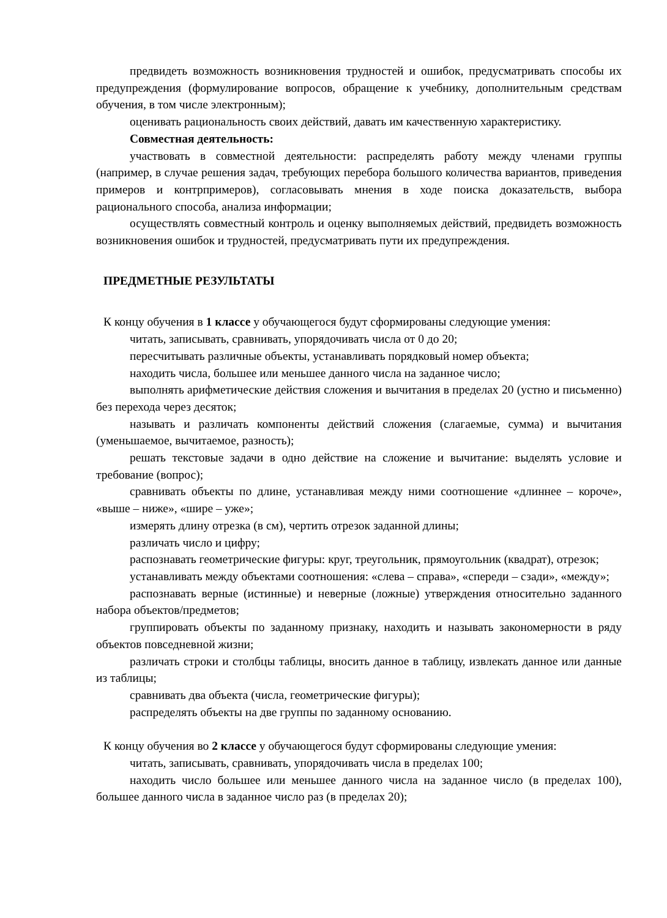предвидеть возможность возникновения трудностей и ошибок, предусматривать способы их предупреждения (формулирование вопросов, обращение к учебнику, дополнительным средствам обучения, в том числе электронным);
оценивать рациональность своих действий, давать им качественную характеристику.
Совместная деятельность:
участвовать в совместной деятельности: распределять работу между членами группы (например, в случае решения задач, требующих перебора большого количества вариантов, приведения примеров и контрпримеров), согласовывать мнения в ходе поиска доказательств, выбора рационального способа, анализа информации;
осуществлять совместный контроль и оценку выполняемых действий, предвидеть возможность возникновения ошибок и трудностей, предусматривать пути их предупреждения.
ПРЕДМЕТНЫЕ РЕЗУЛЬТАТЫ
К концу обучения в 1 классе у обучающегося будут сформированы следующие умения:
читать, записывать, сравнивать, упорядочивать числа от 0 до 20;
пересчитывать различные объекты, устанавливать порядковый номер объекта;
находить числа, большее или меньшее данного числа на заданное число;
выполнять арифметические действия сложения и вычитания в пределах 20 (устно и письменно) без перехода через десяток;
называть и различать компоненты действий сложения (слагаемые, сумма) и вычитания (уменьшаемое, вычитаемое, разность);
решать текстовые задачи в одно действие на сложение и вычитание: выделять условие и требование (вопрос);
сравнивать объекты по длине, устанавливая между ними соотношение «длиннее – короче», «выше – ниже», «шире – уже»;
измерять длину отрезка (в см), чертить отрезок заданной длины;
различать число и цифру;
распознавать геометрические фигуры: круг, треугольник, прямоугольник (квадрат), отрезок;
устанавливать между объектами соотношения: «слева – справа», «спереди – сзади», «между»;
распознавать верные (истинные) и неверные (ложные) утверждения относительно заданного набора объектов/предметов;
группировать объекты по заданному признаку, находить и называть закономерности в ряду объектов повседневной жизни;
различать строки и столбцы таблицы, вносить данное в таблицу, извлекать данное или данные из таблицы;
сравнивать два объекта (числа, геометрические фигуры);
распределять объекты на две группы по заданному основанию.
К концу обучения во 2 классе у обучающегося будут сформированы следующие умения:
читать, записывать, сравнивать, упорядочивать числа в пределах 100;
находить число большее или меньшее данного числа на заданное число (в пределах 100), большее данного числа в заданное число раз (в пределах 20);